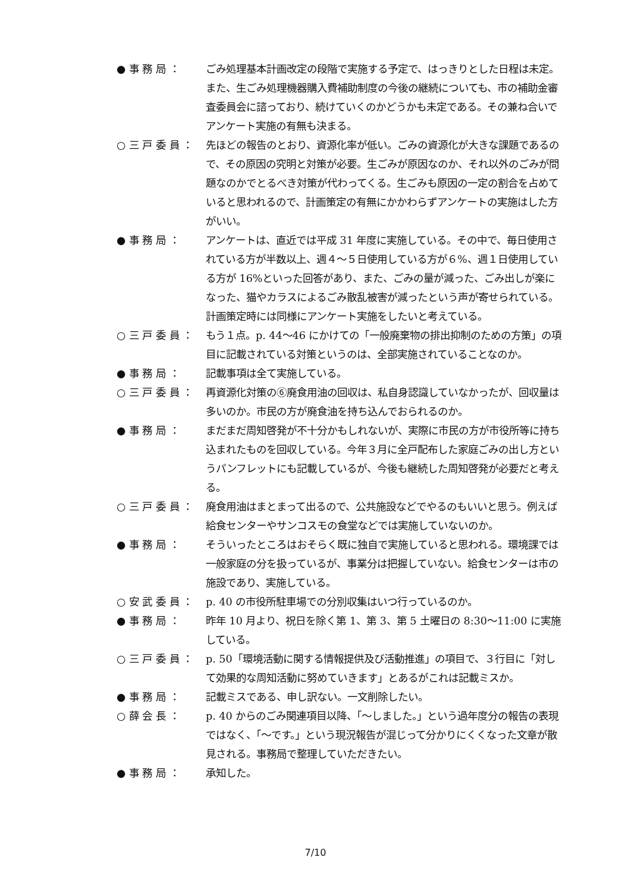● 事 務 局 ：
ごみ処理基本計画改定の段階で実施する予定で、はっきりとした日程は未定。また、生ごみ処理機器購入費補助制度の今後の継続についても、市の補助金審査委員会に諮っており、続けていくのかどうかも未定である。その兼ね合いでアンケート実施の有無も決まる。
○ 三 戸 委 員 ：
先ほどの報告のとおり、資源化率が低い。ごみの資源化が大きな課題であるので、その原因の究明と対策が必要。生ごみが原因なのか、それ以外のごみが問題なのかでとるべき対策が代わってくる。生ごみも原因の一定の割合を占めていると思われるので、計画策定の有無にかかわらずアンケートの実施はした方がいい。
● 事 務 局 ：
アンケートは、直近では平成 31 年度に実施している。その中で、毎日使用されている方が半数以上、週４～５日使用している方が６%、週１日使用している方が 16%といった回答があり、また、ごみの量が減った、ごみ出しが楽になった、猫やカラスによるごみ散乱被害が減ったという声が寄せられている。計画策定時には同様にアンケート実施をしたいと考えている。
○ 三 戸 委 員 ：
もう１点。p. 44～46 にかけての「一般廃棄物の排出抑制のための方策」の項目に記載されている対策というのは、全部実施されていることなのか。
● 事 務 局 ：
記載事項は全て実施している。
○ 三 戸 委 員 ：
再資源化対策の⑥廃食用油の回収は、私自身認識していなかったが、回収量は多いのか。市民の方が廃食油を持ち込んでおられるのか。
● 事 務 局 ：
まだまだ周知啓発が不十分かもしれないが、実際に市民の方が市役所等に持ち込まれたものを回収している。今年３月に全戸配布した家庭ごみの出し方というパンフレットにも記載しているが、今後も継続した周知啓発が必要だと考える。
○ 三 戸 委 員 ：
廃食用油はまとまって出るので、公共施設などでやるのもいいと思う。例えば給食センターやサンコスモの食堂などでは実施していないのか。
● 事 務 局 ：
そういったところはおそらく既に独自で実施していると思われる。環境課では一般家庭の分を扱っているが、事業分は把握していない。給食センターは市の施設であり、実施している。
○ 安 武 委 員 ：
p. 40 の市役所駐車場での分別収集はいつ行っているのか。
● 事 務 局 ：
昨年 10 月より、祝日を除く第 1、第 3、第 5 土曜日の 8:30～11:00 に実施している。
○ 三 戸 委 員 ：
p. 50「環境活動に関する情報提供及び活動推進」の項目で、３行目に「対して効果的な周知活動に努めていきます」とあるがこれは記載ミスか。
● 事 務 局 ：
記載ミスである、申し訳ない。一文削除したい。
○ 薛 会 長 ：
p. 40 からのごみ関連項目以降、「～しました。」という過年度分の報告の表現ではなく、「～です。」という現況報告が混じって分かりにくくなった文章が散見される。事務局で整理していただきたい。
● 事 務 局 ：
承知した。
7/10